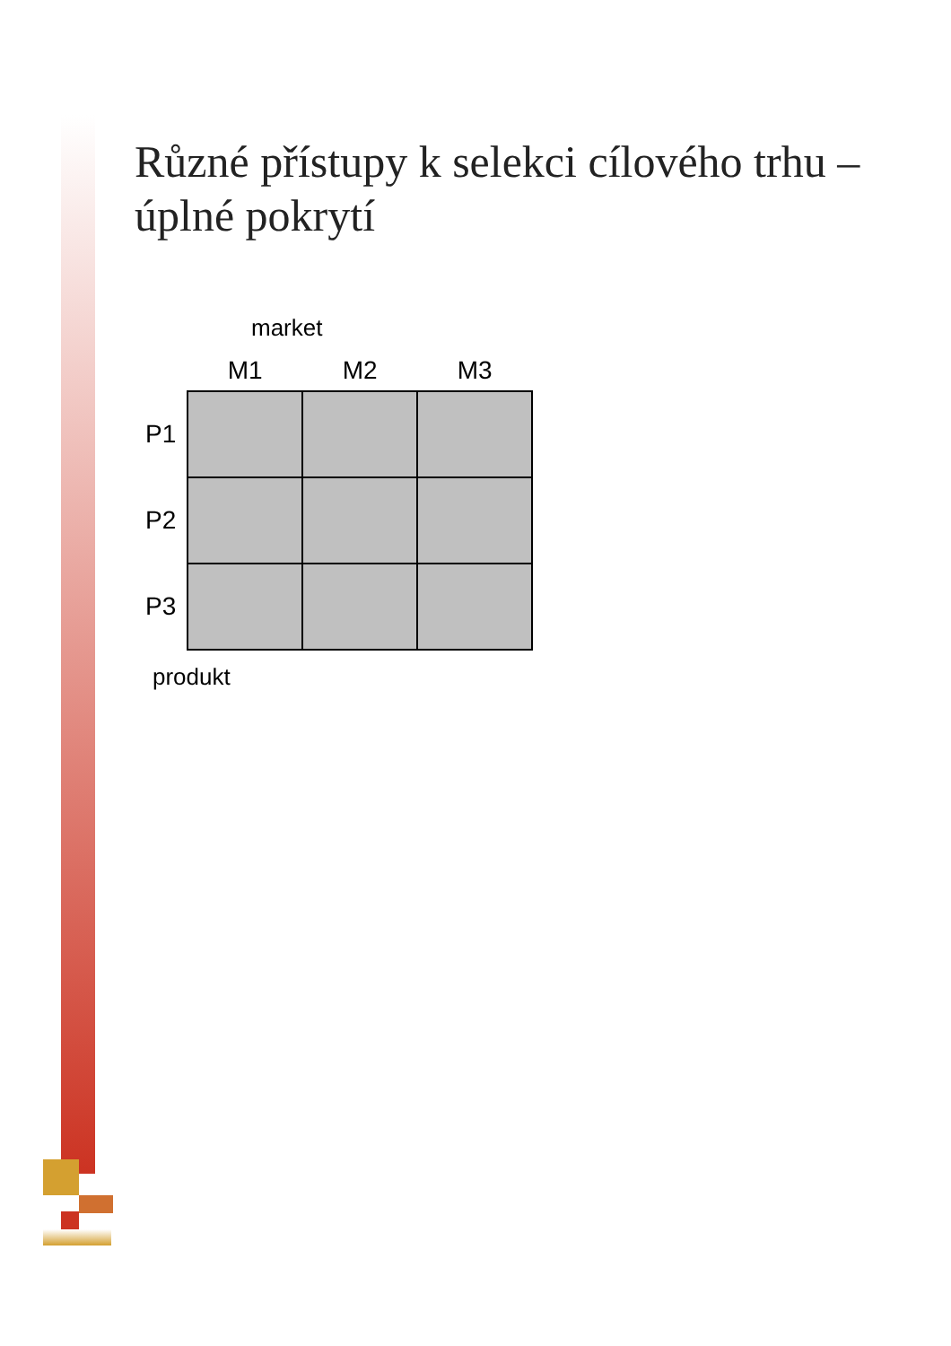Různé přístupy k selekci cílového trhu – úplné pokrytí
market
| | M1 | M2 | M3 |
| --- | --- | --- | --- |
| P1 | | | |
| P2 | | | |
| P3 | | | |
produkt